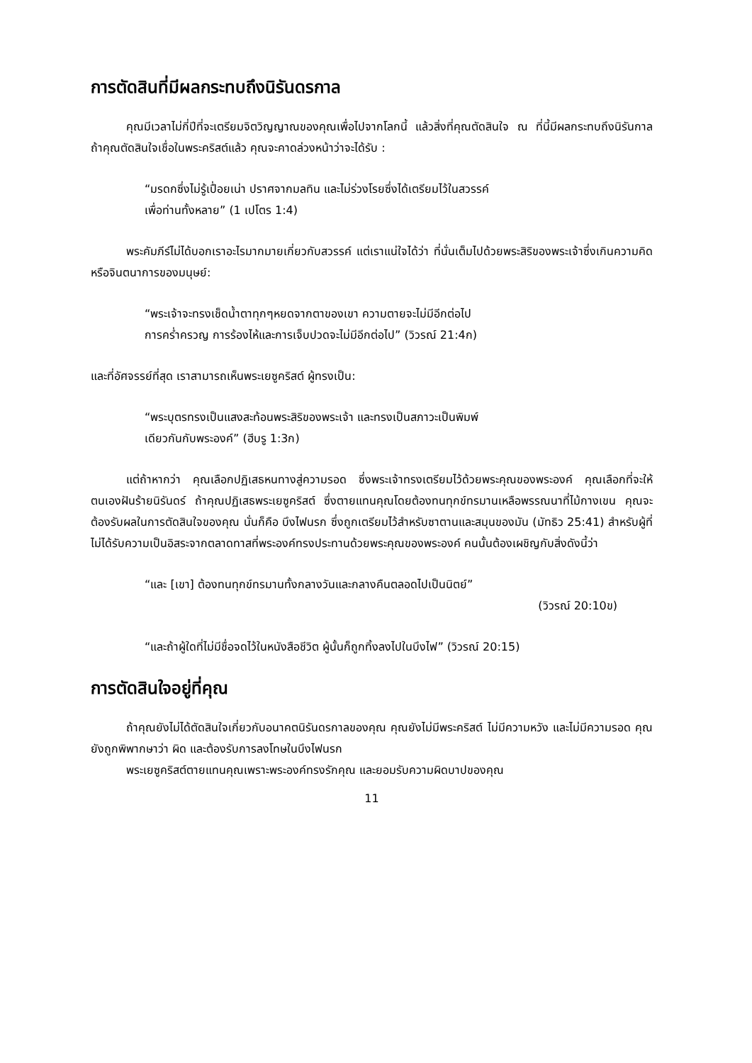การตัดสินที่มีผลกระทบถึงนิรันดรกาล
คุณมีเวลาไม่กี่ปีที่จะเตรียมจิตวิญญาณของคุณเพื่อไปจากโลกนี้ แล้วสิ่งที่คุณตัดสินใจ ณ ที่นี้มีผลกระทบถึงนิรันกาล ถ้าคุณตัดสินใจเชื่อในพระคริสต์แล้ว คุณจะคาดล่วงหน้าว่าจะได้รับ :
“มรดกซึ่งไม่รู้เปื่อยเน่า ปราศจากมลทิน และไม่ร่วงโรยซึ่งได้เตรียมไว้ในสวรรค์
เพื่อท่านทั้งหลาย” (1 เปโตร 1:4)
พระคัมภีร์ไม่ได้บอกเราอะไรมากมายเกี่ยวกับสวรรค์ แต่เราแน่ใจได้ว่า ที่นั่นเต็มไปด้วยพระสิริของพระเจ้าซึ่งเกินความคิดหรือจินตนาการของมนุษย์:
“พระเจ้าจะทรงเช็ดน้ำตาทุกๆหยดจากตาของเขา ความตายจะไม่มีอีกต่อไป
การคร่ำครวญ การร้องไห้และการเจ็บปวดจะไม่มีอีกต่อไป” (วิวรณ์ 21:4ก)
และที่อัศจรรย์ที่สุด เราสามารถเห็นพระเยซูคริสต์ ผู้ทรงเป็น:
“พระบุตรทรงเป็นแสงสะท้อนพระสิริของพระเจ้า และทรงเป็นสภาวะเป็นพิมพ์
เดียวกันกับพระองค์” (ฮีบรู 1:3ก)
แต่ถ้าหากว่า คุณเลือกปฏิเสธหนทางสู่ความรอด ซึ่งพระเจ้าทรงเตรียมไว้ด้วยพระคุณของพระองค์ คุณเลือกที่จะให้ตนเองฝันร้ายนิรันดร์ ถ้าคุณปฏิเสธพระเยซูคริสต์ ซึ่งตายแทนคุณโดยต้องทนทุกข์ทรมานเหลือพรรณนาที่ไม้กางเขน คุณจะต้องรับผลในการตัดสินใจของคุณ นั่นก็คือ บึงไฟนรก ซึ่งถูกเตรียมไว้สำหรับซาตานและสมุนของมัน (มัทธิว 25:41) สำหรับผู้ที่ไม่ได้รับความเป็นอิสระจากตลาดทาสที่พระองค์ทรงประทานด้วยพระคุณของพระองค์ คนนั้นต้องเผชิญกับสิ่งดังนี้ว่า
“และ [เขา] ต้องทนทุกข์ทรมานทั้งกลางวันและกลางคืนตลอดไปเป็นนิตย์”
(วิวรณ์ 20:10ข)
“และถ้าผู้ใดที่ไม่มีชื่อจดไว้ในหนังสือชีวิต ผู้นั้นก็ถูกทิ้งลงไปในบึงไฟ” (วิวรณ์ 20:15)
การตัดสินใจอยู่ที่คุณ
ถ้าคุณยังไม่ได้ตัดสินใจเกี่ยวกับอนาคตนิรันดรกาลของคุณ คุณยังไม่มีพระคริสต์ ไม่มีความหวัง และไม่มีความรอด คุณยังถูกพิพากษาว่า ผิด และต้องรับการลงโทษในบึงไฟนรก
พระเยซูคริสต์ตายแทนคุณเพราะพระองค์ทรงรักคุณ และยอมรับความผิดบาปของคุณ
11